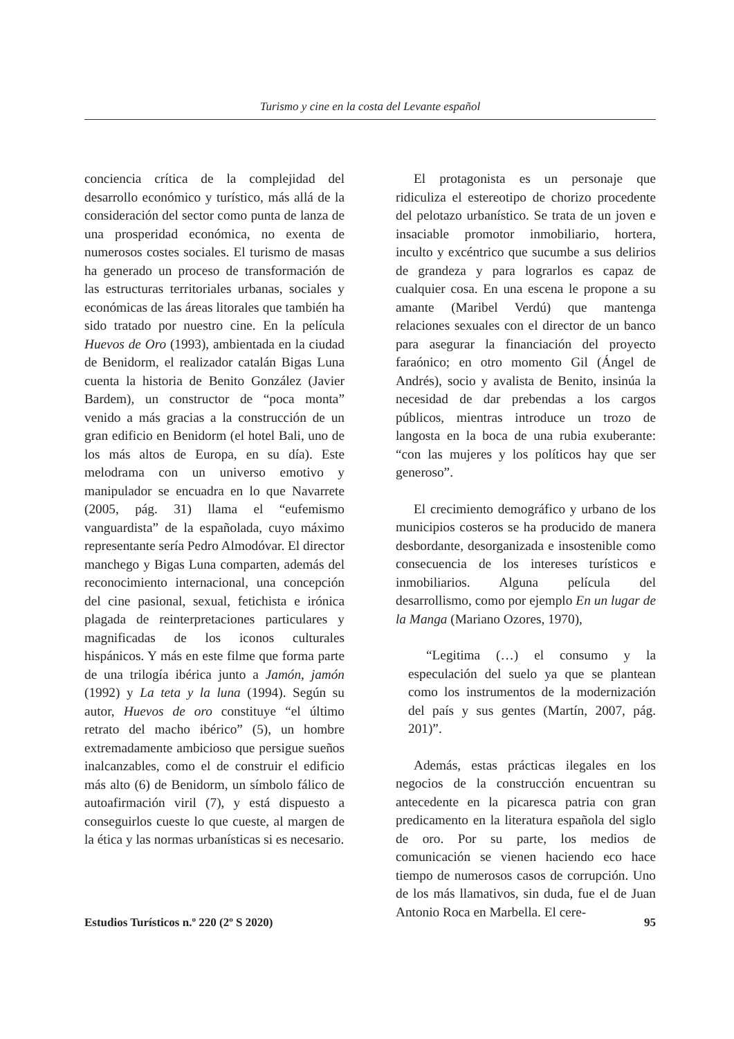Turismo y cine en la costa del Levante español
conciencia crítica de la complejidad del desarrollo económico y turístico, más allá de la consideración del sector como punta de lanza de una prosperidad económica, no exenta de numerosos costes sociales. El turismo de masas ha generado un proceso de transformación de las estructuras territoriales urbanas, sociales y económicas de las áreas litorales que también ha sido tratado por nuestro cine. En la película Huevos de Oro (1993), ambientada en la ciudad de Benidorm, el realizador catalán Bigas Luna cuenta la historia de Benito González (Javier Bardem), un constructor de “poca monta” venido a más gracias a la construcción de un gran edificio en Benidorm (el hotel Bali, uno de los más altos de Europa, en su día). Este melodrama con un universo emotivo y manipulador se encuadra en lo que Navarrete (2005, pág. 31) llama el “eufemismo vanguardista” de la españolada, cuyo máximo representante sería Pedro Almodóvar. El director manchego y Bigas Luna comparten, además del reconocimiento internacional, una concepción del cine pasional, sexual, fetichista e irónica plagada de reinterpretaciones particulares y magnificadas de los iconos culturales hispánicos. Y más en este filme que forma parte de una trilogía ibérica junto a Jamón, jamón (1992) y La teta y la luna (1994). Según su autor, Huevos de oro constituye “el último retrato del macho ibérico” (5), un hombre extremadamente ambicioso que persigue sueños inalcanzables, como el de construir el edificio más alto (6) de Benidorm, un símbolo fálico de autoafirmación viril (7), y está dispuesto a conseguirlos cueste lo que cueste, al margen de la ética y las normas urbanísticas si es necesario.
El protagonista es un personaje que ridiculiza el estereotipo de chorizo procedente del pelotazo urbanístico. Se trata de un joven e insaciable promotor inmobiliario, hortera, inculto y excéntrico que sucumbe a sus delirios de grandeza y para lograrlos es capaz de cualquier cosa. En una escena le propone a su amante (Maribel Verdú) que mantenga relaciones sexuales con el director de un banco para asegurar la financiación del proyecto faraónico; en otro momento Gil (Ángel de Andrés), socio y avalista de Benito, insinúa la necesidad de dar prebendas a los cargos públicos, mientras introduce un trozo de langosta en la boca de una rubia exuberante: “con las mujeres y los políticos hay que ser generoso”.
El crecimiento demográfico y urbano de los municipios costeros se ha producido de manera desbordante, desorganizada e insostenible como consecuencia de los intereses turísticos e inmobiliarios. Alguna película del desarrollismo, como por ejemplo En un lugar de la Manga (Mariano Ozores, 1970),
“Legitima (…) el consumo y la especulación del suelo ya que se plantean como los instrumentos de la modernización del país y sus gentes (Martín, 2007, pág. 201)”.
Además, estas prácticas ilegales en los negocios de la construcción encuentran su antecedente en la picaresca patria con gran predicamento en la literatura española del siglo de oro. Por su parte, los medios de comunicación se vienen haciendo eco hace tiempo de numerosos casos de corrupción. Uno de los más llamativos, sin duda, fue el de Juan Antonio Roca en Marbella. El cere-
Estudios Turísticos n.º 220 (2º S 2020) 95